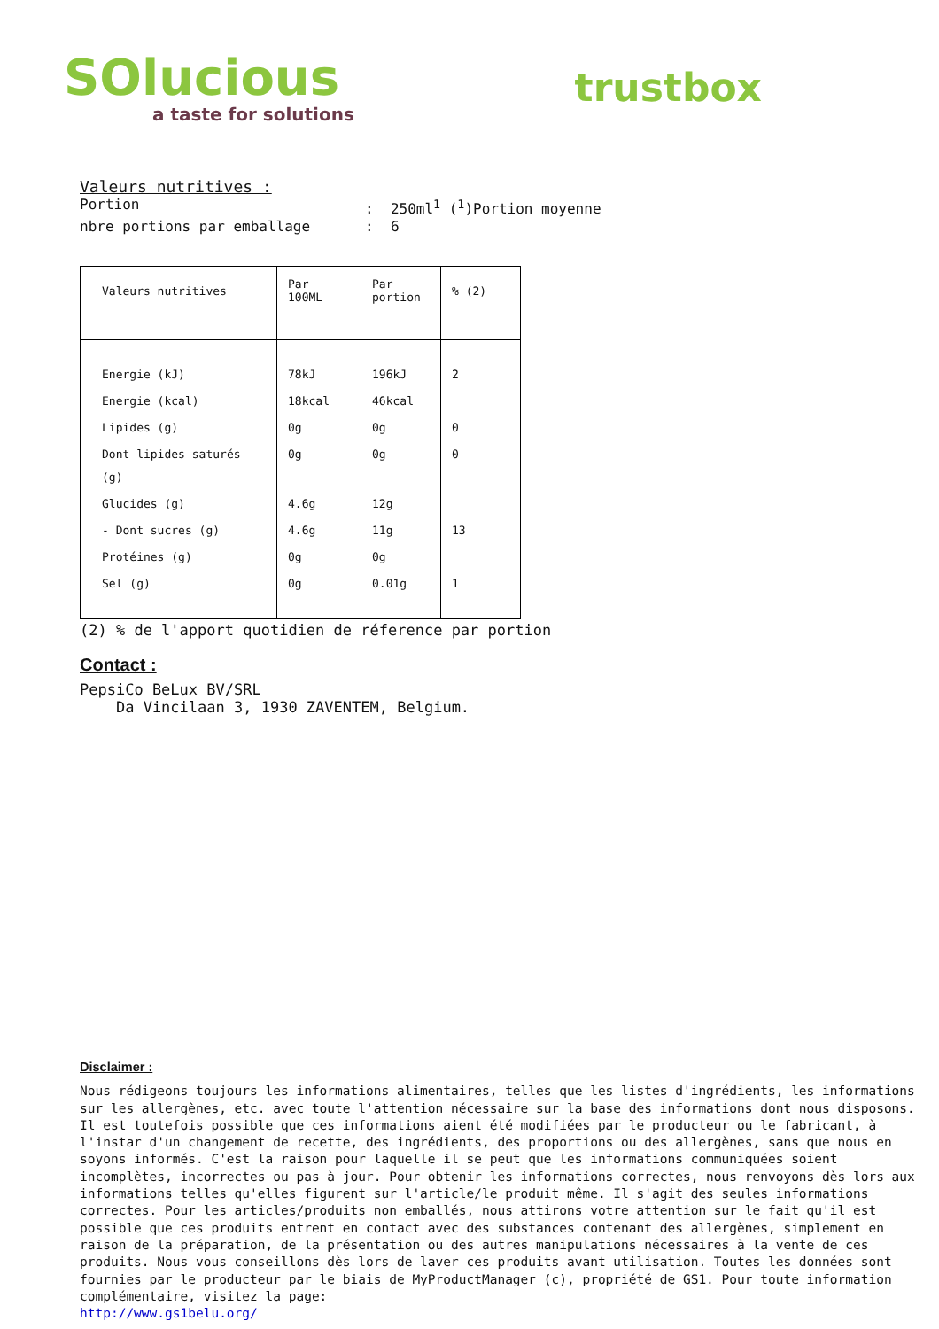SOlucious
a taste for solutions
trustbox
Valeurs nutritives :
Portion: 250ml<sup>1</sup> (<sup>1</sup>)Portion moyenne
nbre portions par emballage: 6
| Valeurs nutritives | Par 100ML | Par portion | % (2) |
| --- | --- | --- | --- |
| Energie (kJ) | 78kJ | 196kJ | 2 |
| Energie (kcal) | 18kcal | 46kcal | |
| Lipides (g) | 0g | 0g | 0 |
| Dont lipides saturés (g) | 0g | 0g | 0 |
| Glucides (g) | 4.6g | 12g | |
| - Dont sucres (g) | 4.6g | 11g | 13 |
| Protéines (g) | 0g | 0g | |
| Sel (g) | 0g | 0.01g | 1 |
(2) % de l'apport quotidien de réference par portion
Contact :
PepsiCo BeLux BV/SRL
Da Vincilaan 3, 1930 ZAVENTEM, Belgium.
Disclaimer :
Nous rédigeons toujours les informations alimentaires, telles que les listes d'ingrédients, les informations sur les allergènes, etc. avec toute l'attention nécessaire sur la base des informations dont nous disposons.
Il est toutefois possible que ces informations aient été modifiées par le producteur ou le fabricant, à l'instar d'un changement de recette, des ingrédients, des proportions ou des allergènes, sans que nous en soyons informés. C'est la raison pour laquelle il se peut que les informations communiquées soient incomplètes, incorrectes ou pas à jour. Pour obtenir les informations correctes, nous renvoyons dès lors aux informations telles qu'elles figurent sur l'article/le produit même. Il s'agit des seules informations correctes. Pour les articles/produits non emballés, nous attirons votre attention sur le fait qu'il est possible que ces produits entrent en contact avec des substances contenant des allergènes, simplement en raison de la préparation, de la présentation ou des autres manipulations nécessaires à la vente de ces produits. Nous vous conseillons dès lors de laver ces produits avant utilisation. Toutes les données sont fournies par le producteur par le biais de MyProductManager (c), propriété de GS1. Pour toute information complémentaire, visitez la page:
http://www.gs1belu.org/